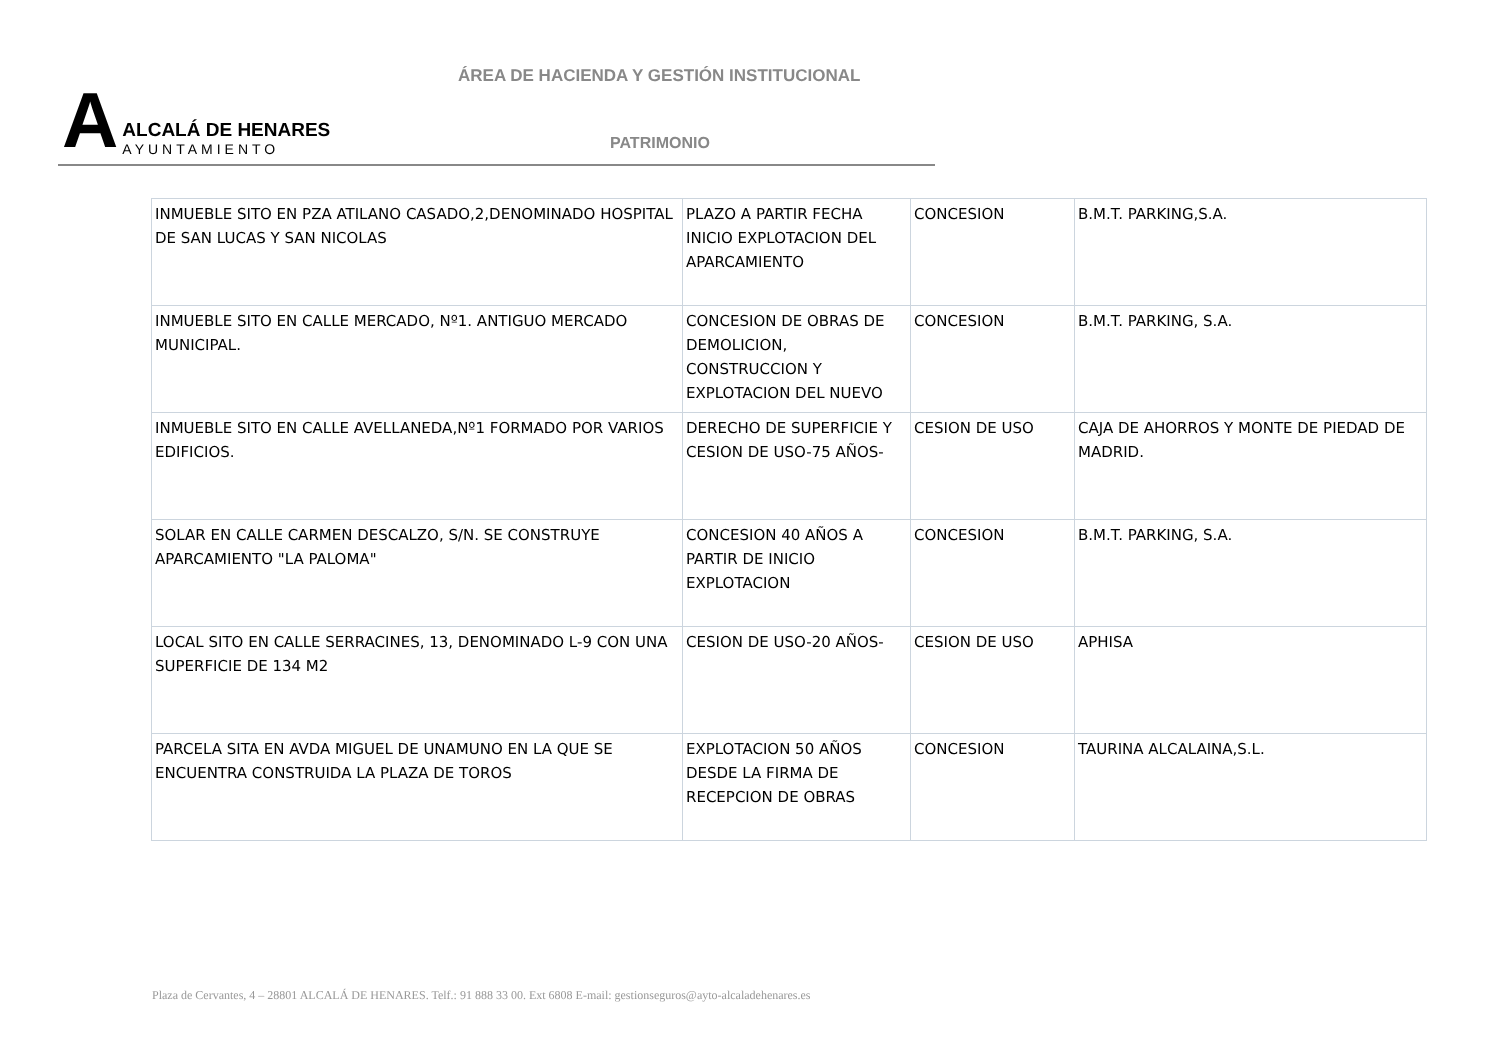ÁREA DE HACIENDA Y GESTIÓN INSTITUCIONAL
A
ALCALÁ DE HENARES
AYUNTAMIENTO
PATRIMONIO
| INMUEBLE SITO EN PZA ATILANO CASADO,2,DENOMINADO HOSPITAL DE SAN LUCAS Y SAN NICOLAS | PLAZO A PARTIR FECHA INICIO EXPLOTACION DEL APARCAMIENTO | CONCESION | B.M.T. PARKING,S.A. |
| INMUEBLE SITO EN CALLE MERCADO, Nº1. ANTIGUO MERCADO MUNICIPAL. | CONCESION DE OBRAS DE DEMOLICION, CONSTRUCCION Y EXPLOTACION DEL NUEVO | CONCESION | B.M.T. PARKING, S.A. |
| INMUEBLE SITO EN CALLE AVELLANEDA,Nº1 FORMADO POR VARIOS EDIFICIOS. | DERECHO DE SUPERFICIE Y CESION DE USO-75 AÑOS- | CESION DE USO | CAJA DE AHORROS Y MONTE DE PIEDAD DE MADRID. |
| SOLAR EN CALLE CARMEN DESCALZO, S/N. SE CONSTRUYE APARCAMIENTO "LA PALOMA" | CONCESION 40 AÑOS A PARTIR DE INICIO EXPLOTACION | CONCESION | B.M.T. PARKING, S.A. |
| LOCAL SITO EN CALLE SERRACINES, 13, DENOMINADO L-9 CON UNA SUPERFICIE DE 134 M2 | CESION DE USO-20 AÑOS- | CESION DE USO | APHISA |
| PARCELA SITA EN AVDA MIGUEL DE UNAMUNO EN LA QUE SE ENCUENTRA CONSTRUIDA LA PLAZA DE TOROS | EXPLOTACION 50 AÑOS DESDE LA FIRMA DE RECEPCION DE OBRAS | CONCESION | TAURINA ALCALAINA,S.L. |
Plaza de Cervantes, 4 – 28801 ALCALÁ DE HENARES. Telf.: 91 888 33 00. Ext 6808 E-mail: gestionseguros@ayto-alcaladehenares.es